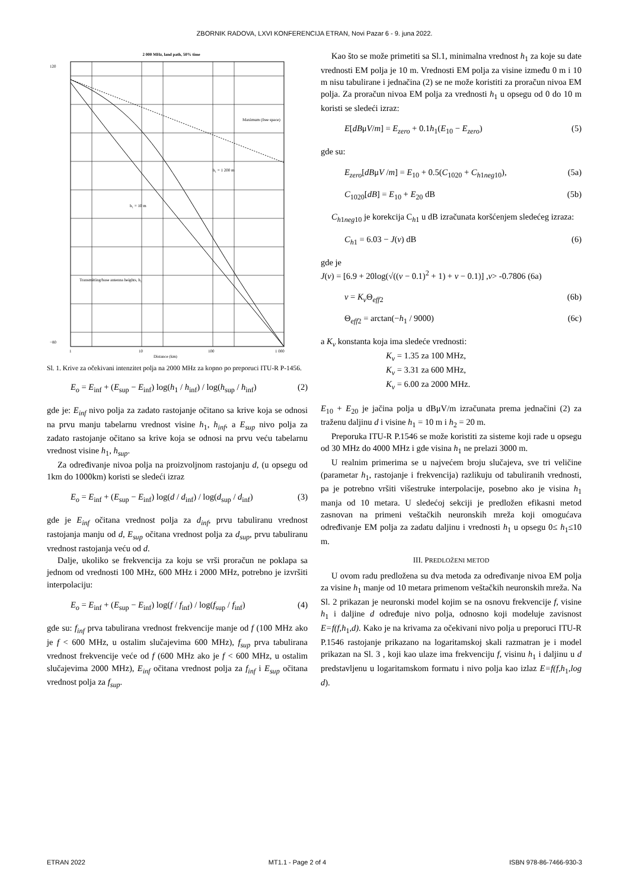ZBORNIK RADOVA, LXVI KONFERENCIJA ETRAN, Novi Pazar 6 - 9. juna 2022.
2 000 MHz, land path, 50% time
Maximum (free space)
h₁ = 1 200 m
h₁ = 10 m
120
−80
1
10
100
1 000
Distance (km)
Transmitting/base antenna heights, h₁
Sl. 1. Krive za očekivani intenzitet polja na 2000 MHz za kopno po preporuci ITU-R P-1456.
E<sub>o</sub> = E<sub>inf</sub> + (E<sub>sup</sub> − E<sub>inf</sub>) log(h<sub>1</sub> / h<sub>inf</sub>) / log(h<sub>sup</sub> / h<sub>inf</sub>) (2)
gde je: E<sub>inf</sub> nivo polja za zadato rastojanje očitano sa krive koja se odnosi na prvu manju tabelarnu vrednost visine h<sub>1</sub>, h<sub>inf</sub>, a E<sub>sup</sub> nivo polja za zadato rastojanje očitano sa krive koja se odnosi na prvu veću tabelarnu vrednost visine h<sub>1</sub>, h<sub>sup</sub>.
Za određivanje nivoa polja na proizvoljnom rastojanju d, (u opsegu od 1km do 1000km) koristi se sledeći izraz
E<sub>o</sub> = E<sub>inf</sub> + (E<sub>sup</sub> − E<sub>inf</sub>) log(d / d<sub>inf</sub>) / log(d<sub>sup</sub> / d<sub>inf</sub>) (3)
gde je E<sub>inf</sub> očitana vrednost polja za d<sub>inf</sub>, prvu tabuliranu vrednost rastojanja manju od d, E<sub>sup</sub> očitana vrednost polja za d<sub>sup</sub>, prvu tabuliranu vrednost rastojanja veću od d.
Dalje, ukoliko se frekvencija za koju se vrši proračun ne poklapa sa jednom od vrednosti 100 MHz, 600 MHz i 2000 MHz, potrebno je izvršiti interpolaciju:
E<sub>o</sub> = E<sub>inf</sub> + (E<sub>sup</sub> − E<sub>inf</sub>) log(f / f<sub>inf</sub>) / log(f<sub>sup</sub> / f<sub>inf</sub>) (4)
gde su: f<sub>inf</sub> prva tabulirana vrednost frekvencije manje od f (100 MHz ako je f < 600 MHz, u ostalim slučajevima 600 MHz), f<sub>sup</sub> prva tabulirana vrednost frekvencije veće od f (600 MHz ako je f < 600 MHz, u ostalim slučajevima 2000 MHz), E<sub>inf</sub> očitana vrednost polja za f<sub>inf</sub> i E<sub>sup</sub> očitana vrednost polja za f<sub>sup</sub>.
Kao što se može primetiti sa Sl.1, minimalna vrednost h<sub>1</sub> za koje su date vrednosti EM polja je 10 m. Vrednosti EM polja za visine između 0 m i 10 m nisu tabulirane i jednačina (2) se ne može koristiti za proračun nivoa EM polja. Za proračun nivoa EM polja za vrednosti h<sub>1</sub> u opsegu od 0 do 10 m koristi se sledeći izraz:
E[dBμV/m] = E<sub>zero</sub> + 0.1h<sub>1</sub>(E<sub>10</sub> − E<sub>zero</sub>) (5)
gde su:
E<sub>zero</sub>[dBμV /m] = E<sub>10</sub> + 0.5(C<sub>1020</sub> + C<sub>h1neg10</sub>), (5a)
C<sub>1020</sub>[dB] = E<sub>10</sub> + E<sub>20</sub> dB (5b)
C<sub>h1neg10</sub> je korekcija C<sub>h1</sub> u dB izračunata koršćenjem sledećeg izraza:
C<sub>h1</sub> = 6.03 − J(v) dB (6)
gde je
J(v) = [6.9 + 20log(√((v − 0.1)<sup>2</sup> + 1) + v − 0.1)] ,v> -0.7806 (6a)
v = K<sub>v</sub> Θ<sub>eff2</sub> (6b)
Θ<sub>eff2</sub> = arctan(−h<sub>1</sub> / 9000) (6c)
a K<sub>v</sub> konstanta koja ima sledeće vrednosti:
K<sub>v</sub> = 1.35 za 100 MHz,
K<sub>v</sub> = 3.31 za 600 MHz,
K<sub>v</sub> = 6.00 za 2000 MHz.
E<sub>10</sub> + E<sub>20</sub> je jačina polja u dBμV/m izračunata prema jednačini (2) za traženu daljinu d i visine h<sub>1</sub> = 10 m i h<sub>2</sub> = 20 m.
Preporuka ITU-R P.1546 se može koristiti za sisteme koji rade u opsegu od 30 MHz do 4000 MHz i gde visina h<sub>1</sub> ne prelazi 3000 m.
U realnim primerima se u najvećem broju slučajeva, sve tri veličine (parametar h<sub>1</sub>, rastojanje i frekvencija) razlikuju od tabuliranih vrednosti, pa je potrebno vršiti višestruke interpolacije, posebno ako je visina h<sub>1</sub> manja od 10 metara. U sledećoj sekciji je predložen efikasni metod zasnovan na primeni veštačkih neuronskih mreža koji omogućava određivanje EM polja za zadatu daljinu i vrednosti h<sub>1</sub> u opsegu 0≤ h<sub>1</sub>≤10 m.
III. PREDLOŽENI METOD
U ovom radu predložena su dva metoda za određivanje nivoa EM polja za visine h<sub>1</sub> manje od 10 metara primenom veštačkih neuronskih mreža. Na Sl. 2 prikazan je neuronski model kojim se na osnovu frekvencije f, visine h<sub>1</sub> i daljine d određuje nivo polja, odnosno koji modeluje zavisnost E=f(f,h<sub>1</sub>,d). Kako je na krivama za očekivani nivo polja u preporuci ITU-R P.1546 rastojanje prikazano na logaritamskoj skali razmatran je i model prikazan na Sl. 3 , koji kao ulaze ima frekvenciju f, visinu h<sub>1</sub> i daljinu u d predstavljenu u logaritamskom formatu i nivo polja kao izlaz E=f(f,h<sub>1</sub>,log d).
ETRAN 2022 MT1.1 - Page 2 of 4 ISBN 978-86-7466-930-3